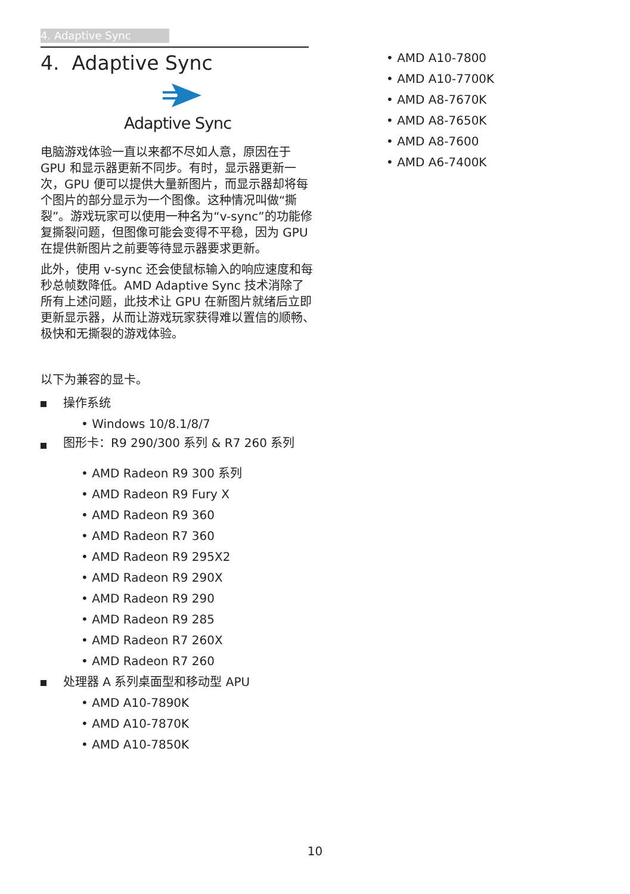4. Adaptive Sync
4. Adaptive Sync
Adaptive Sync
电脑游戏体验一直以来都不尽如人意，原因在于 GPU 和显示器更新不同步。有时，显示器更新一次，GPU 便可以提供大量新图片，而显示器却将每个图片的部分显示为一个图像。这种情况叫做“撕裂”。游戏玩家可以使用一种名为“v-sync”的功能修复撕裂问题，但图像可能会变得不平稳，因为 GPU 在提供新图片之前要等待显示器要求更新。
此外，使用 v-sync 还会使鼠标输入的响应速度和每秒总帧数降低。AMD Adaptive Sync 技术消除了所有上述问题，此技术让 GPU 在新图片就绪后立即更新显示器，从而让游戏玩家获得难以置信的顺畅、极快和无撕裂的游戏体验。
以下为兼容的显卡。
操作系统
• Windows 10/8.1/8/7
图形卡：R9 290/300 系列 & R7 260 系列
• AMD Radeon R9 300 系列
• AMD Radeon R9 Fury X
• AMD Radeon R9 360
• AMD Radeon R7 360
• AMD Radeon R9 295X2
• AMD Radeon R9 290X
• AMD Radeon R9 290
• AMD Radeon R9 285
• AMD Radeon R7 260X
• AMD Radeon R7 260
处理器 A 系列桌面型和移动型 APU
• AMD A10-7890K
• AMD A10-7870K
• AMD A10-7850K
• AMD A10-7800
• AMD A10-7700K
• AMD A8-7670K
• AMD A8-7650K
• AMD A8-7600
• AMD A6-7400K
10